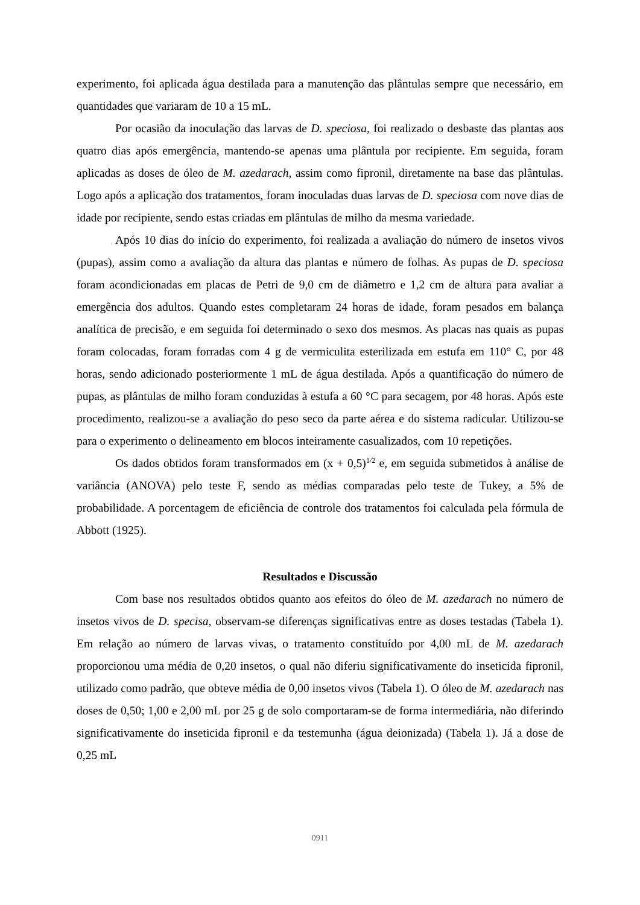experimento, foi aplicada água destilada para a manutenção das plântulas sempre que necessário, em quantidades que variaram de 10 a 15 mL.
Por ocasião da inoculação das larvas de D. speciosa, foi realizado o desbaste das plantas aos quatro dias após emergência, mantendo-se apenas uma plântula por recipiente. Em seguida, foram aplicadas as doses de óleo de M. azedarach, assim como fipronil, diretamente na base das plântulas. Logo após a aplicação dos tratamentos, foram inoculadas duas larvas de D. speciosa com nove dias de idade por recipiente, sendo estas criadas em plântulas de milho da mesma variedade.
Após 10 dias do início do experimento, foi realizada a avaliação do número de insetos vivos (pupas), assim como a avaliação da altura das plantas e número de folhas. As pupas de D. speciosa foram acondicionadas em placas de Petri de 9,0 cm de diâmetro e 1,2 cm de altura para avaliar a emergência dos adultos. Quando estes completaram 24 horas de idade, foram pesados em balança analítica de precisão, e em seguida foi determinado o sexo dos mesmos. As placas nas quais as pupas foram colocadas, foram forradas com 4 g de vermiculita esterilizada em estufa em 110° C, por 48 horas, sendo adicionado posteriormente 1 mL de água destilada. Após a quantificação do número de pupas, as plântulas de milho foram conduzidas à estufa a 60 °C para secagem, por 48 horas. Após este procedimento, realizou-se a avaliação do peso seco da parte aérea e do sistema radicular. Utilizou-se para o experimento o delineamento em blocos inteiramente casualizados, com 10 repetições.
Os dados obtidos foram transformados em (x + 0,5)<sup>1/2</sup> e, em seguida submetidos à análise de variância (ANOVA) pelo teste F, sendo as médias comparadas pelo teste de Tukey, a 5% de probabilidade. A porcentagem de eficiência de controle dos tratamentos foi calculada pela fórmula de Abbott (1925).
Resultados e Discussão
Com base nos resultados obtidos quanto aos efeitos do óleo de M. azedarach no número de insetos vivos de D. specisa, observam-se diferenças significativas entre as doses testadas (Tabela 1). Em relação ao número de larvas vivas, o tratamento constituído por 4,00 mL de M. azedarach proporcionou uma média de 0,20 insetos, o qual não diferiu significativamente do inseticida fipronil, utilizado como padrão, que obteve média de 0,00 insetos vivos (Tabela 1). O óleo de M. azedarach nas doses de 0,50; 1,00 e 2,00 mL por 25 g de solo comportaram-se de forma intermediária, não diferindo significativamente do inseticida fipronil e da testemunha (água deionizada) (Tabela 1). Já a dose de 0,25 mL
0911